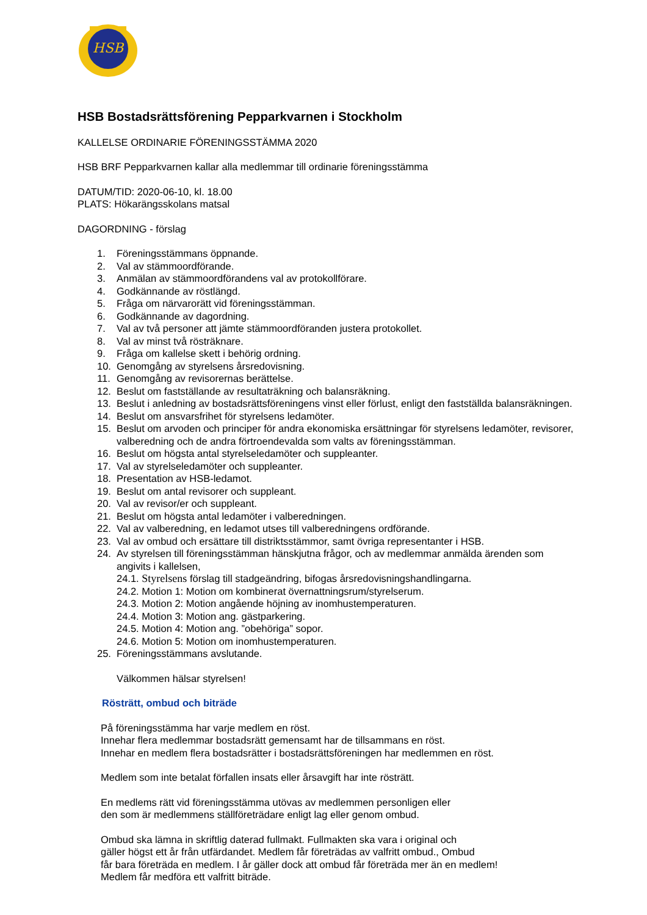HSB
HSB Bostadsrättsförening Pepparkvarnen i Stockholm
KALLELSE ORDINARIE FÖRENINGSSTÄMMA 2020
HSB BRF Pepparkvarnen kallar alla medlemmar till ordinarie föreningsstämma
DATUM/TID: 2020-06-10, kl. 18.00
PLATS: Hökarängsskolans matsal
DAGORDNING - förslag
1. Föreningsstämmans öppnande.
2. Val av stämmoordförande.
3. Anmälan av stämmoordförandens val av protokollförare.
4. Godkännande av röstlängd.
5. Fråga om närvarorätt vid föreningsstämman.
6. Godkännande av dagordning.
7. Val av två personer att jämte stämmoordföranden justera protokollet.
8. Val av minst två rösträknare.
9. Fråga om kallelse skett i behörig ordning.
10. Genomgång av styrelsens årsredovisning.
11. Genomgång av revisorernas berättelse.
12. Beslut om fastställande av resultaträkning och balansräkning.
13. Beslut i anledning av bostadsrättsföreningens vinst eller förlust, enligt den fastställda balansräkningen.
14. Beslut om ansvarsfrihet för styrelsens ledamöter.
15. Beslut om arvoden och principer för andra ekonomiska ersättningar för styrelsens ledamöter, revisorer, valberedning och de andra förtroendevalda som valts av föreningsstämman.
16. Beslut om högsta antal styrelseledamöter och suppleanter.
17. Val av styrelseledamöter och suppleanter.
18. Presentation av HSB-ledamot.
19. Beslut om antal revisorer och suppleant.
20. Val av revisor/er och suppleant.
21. Beslut om högsta antal ledamöter i valberedningen.
22. Val av valberedning, en ledamot utses till valberedningens ordförande.
23. Val av ombud och ersättare till distriktsstämmor, samt övriga representanter i HSB.
24. Av styrelsen till föreningsstämman hänskjutna frågor, och av medlemmar anmälda ärenden som angivits i kallelsen,
24.1. Styrelsens förslag till stadgeändring, bifogas årsredovisningshandlingarna.
24.2. Motion 1: Motion om kombinerat övernattningsrum/styrelserum.
24.3. Motion 2: Motion angående höjning av inomhustemperaturen.
24.4. Motion 3: Motion ang. gästparkering.
24.5. Motion 4: Motion ang. ”obehöriga” sopor.
24.6. Motion 5: Motion om inomhustemperaturen.
25. Föreningsstämmans avslutande.
Välkommen hälsar styrelsen!
Rösträtt, ombud och biträde
På föreningsstämma har varje medlem en röst.
Innehar flera medlemmar bostadsrätt gemensamt har de tillsammans en röst.
Innehar en medlem flera bostadsrätter i bostadsrättsföreningen har medlemmen en röst.
Medlem som inte betalat förfallen insats eller årsavgift har inte rösträtt.
En medlems rätt vid föreningsstämma utövas av medlemmen personligen eller
den som är medlemmens ställföreträdare enligt lag eller genom ombud.
Ombud ska lämna in skriftlig daterad fullmakt. Fullmakten ska vara i original och
gäller högst ett år från utfärdandet. Medlem får företrädas av valfritt ombud., Ombud
får bara företräda en medlem. I år gäller dock att ombud får företräda mer än en medlem!
Medlem får medföra ett valfritt biträde.